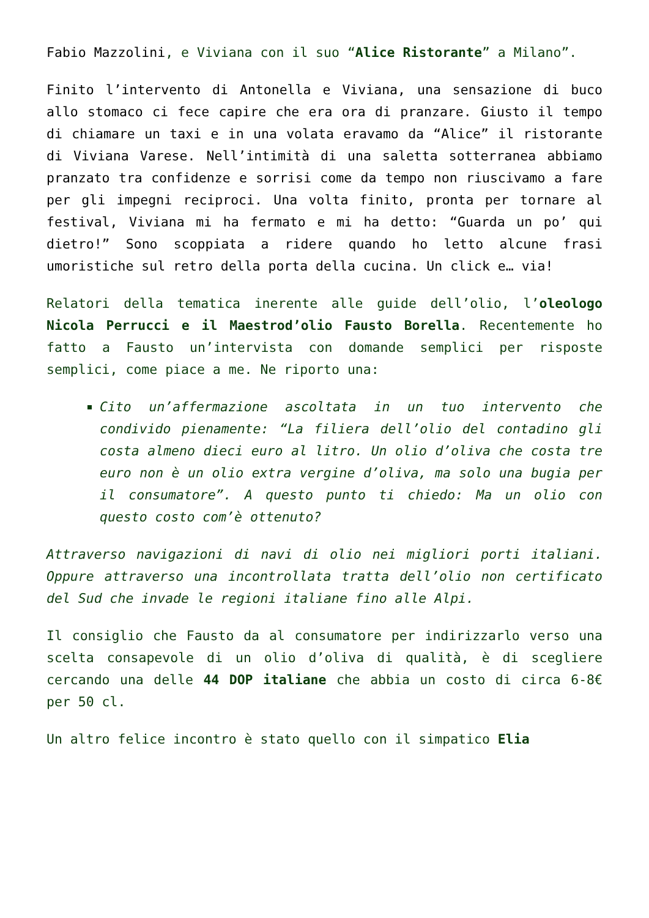Fabio Mazzolini, e Viviana con il suo “Alice Ristorante” a Milano”.
Finito l’intervento di Antonella e Viviana, una sensazione di buco allo stomaco ci fece capire che era ora di pranzare. Giusto il tempo di chiamare un taxi e in una volata eravamo da “Alice” il ristorante di Viviana Varese. Nell’intimità di una saletta sotterranea abbiamo pranzato tra confidenze e sorrisi come da tempo non riuscivamo a fare per gli impegni reciproci. Una volta finito, pronta per tornare al festival, Viviana mi ha fermato e mi ha detto: “Guarda un po’ qui dietro!” Sono scoppiata a ridere quando ho letto alcune frasi umoristiche sul retro della porta della cucina. Un click e… via!
Relatori della tematica inerente alle guide dell’olio, l’oleologo Nicola Perrucci e il Maestrod’olio Fausto Borella. Recentemente ho fatto a Fausto un’intervista con domande semplici per risposte semplici, come piace a me. Ne riporto una:
Cito un’affermazione ascoltata in un tuo intervento che condivido pienamente: “La filiera dell’olio del contadino gli costa almeno dieci euro al litro. Un olio d’oliva che costa tre euro non è un olio extra vergine d’oliva, ma solo una bugia per il consumatore”. A questo punto ti chiedo: Ma un olio con questo costo com’è ottenuto?
Attraverso navigazioni di navi di olio nei migliori porti italiani. Oppure attraverso una incontrollata tratta dell’olio non certificato del Sud che invade le regioni italiane fino alle Alpi.
Il consiglio che Fausto da al consumatore per indirizzarlo verso una scelta consapevole di un olio d’oliva di qualità, è di scegliere cercando una delle 44 DOP italiane che abbia un costo di circa 6-8€ per 50 cl.
Un altro felice incontro è stato quello con il simpatico Elia